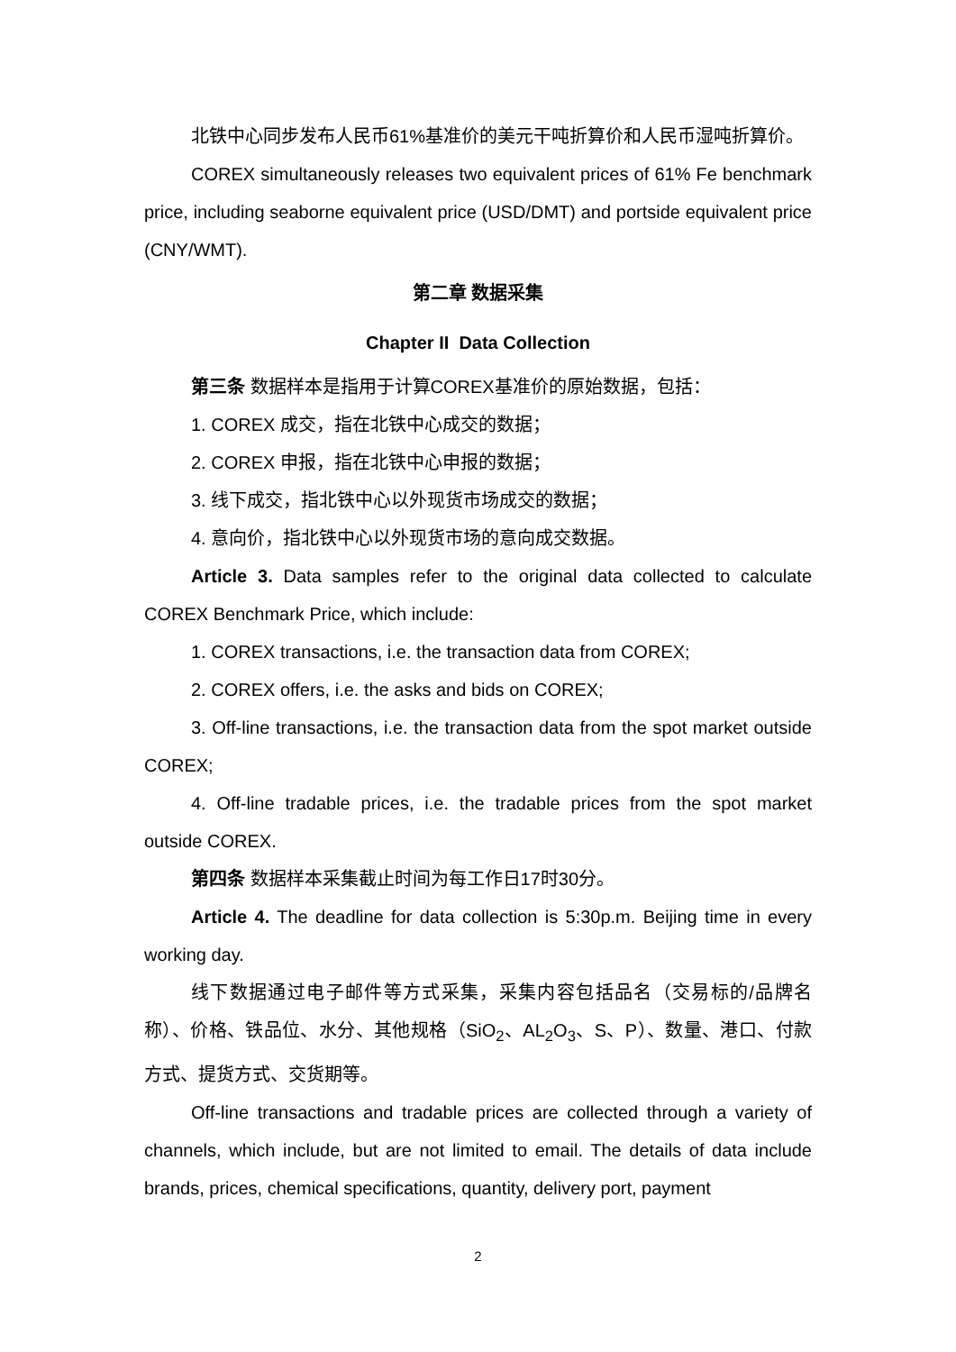北铁中心同步发布人民币61%基准价的美元干吨折算价和人民币湿吨折算价。
COREX simultaneously releases two equivalent prices of 61% Fe benchmark price, including seaborne equivalent price (USD/DMT) and portside equivalent price (CNY/WMT).
第二章 数据采集
Chapter II Data Collection
第三条 数据样本是指用于计算COREX基准价的原始数据，包括：
1. COREX 成交，指在北铁中心成交的数据；
2. COREX 申报，指在北铁中心申报的数据；
3. 线下成交，指北铁中心以外现货市场成交的数据；
4. 意向价，指北铁中心以外现货市场的意向成交数据。
Article 3. Data samples refer to the original data collected to calculate COREX Benchmark Price, which include:
1. COREX transactions, i.e. the transaction data from COREX;
2. COREX offers, i.e. the asks and bids on COREX;
3. Off-line transactions, i.e. the transaction data from the spot market outside COREX;
4. Off-line tradable prices, i.e. the tradable prices from the spot market outside COREX.
第四条 数据样本采集截止时间为每工作日17时30分。
Article 4. The deadline for data collection is 5:30p.m. Beijing time in every working day.
线下数据通过电子邮件等方式采集，采集内容包括品名（交易标的/品牌名称）、价格、铁品位、水分、其他规格（SiO<sub>2</sub>、AL<sub>2</sub>O<sub>3</sub>、S、P）、数量、港口、付款方式、提货方式、交货期等。
Off-line transactions and tradable prices are collected through a variety of channels, which include, but are not limited to email. The details of data include brands, prices, chemical specifications, quantity, delivery port, payment
2